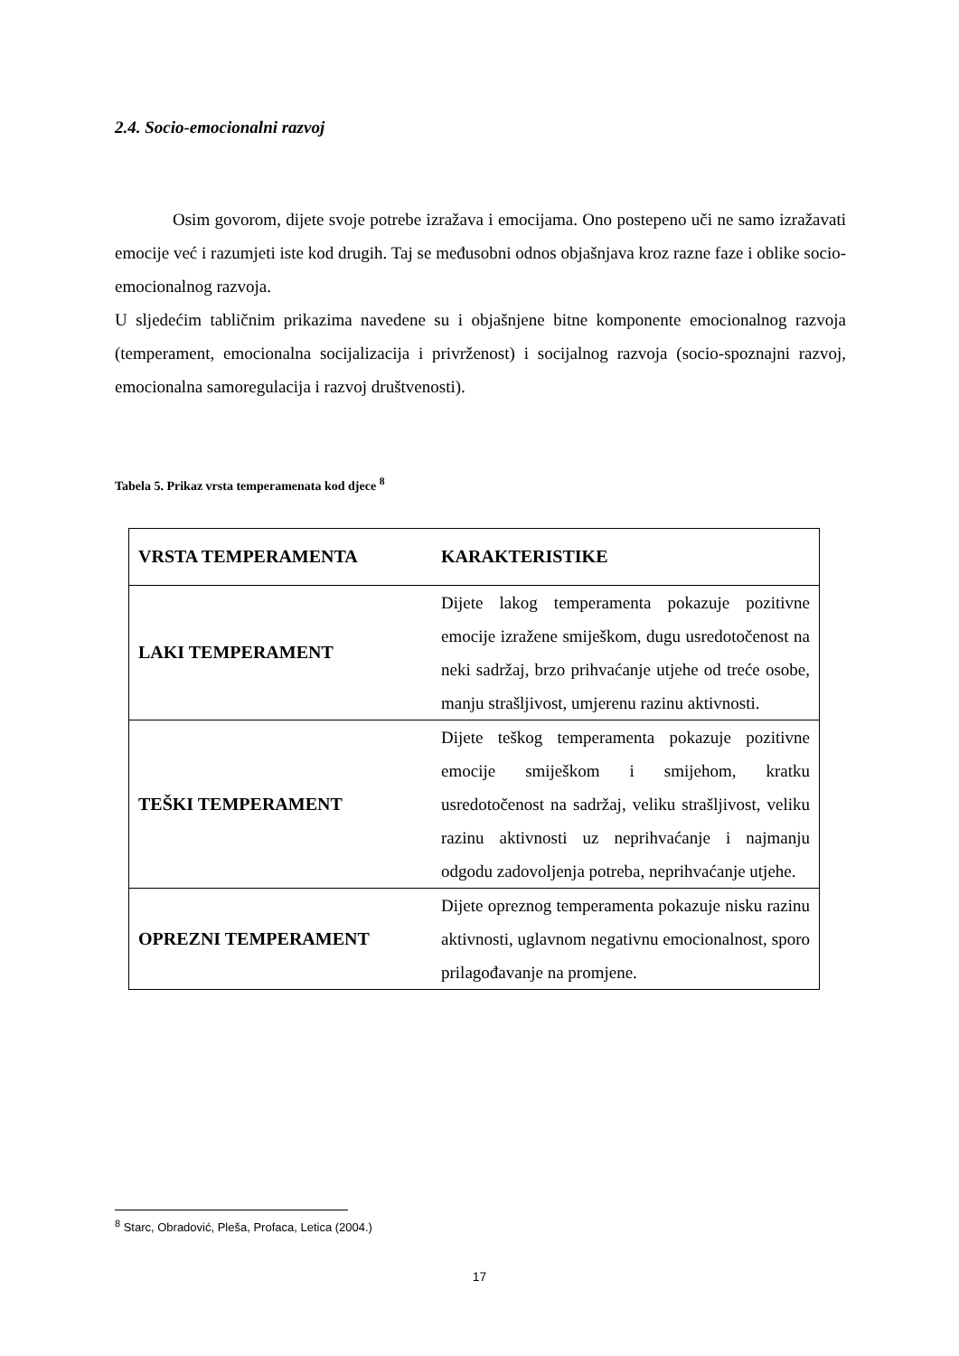2.4. Socio-emocionalni razvoj
Osim govorom, dijete svoje potrebe izražava i emocijama. Ono postepeno uči ne samo izražavati emocije već i razumjeti iste kod drugih. Taj se međusobni odnos objašnjava kroz razne faze i oblike socio-emocionalnog razvoja.
U sljedećim tabličnim prikazima navedene su i objašnjene bitne komponente emocionalnog razvoja (temperament, emocionalna socijalizacija i privrženost) i socijalnog razvoja (socio-spoznajni razvoj, emocionalna samoregulacija i razvoj društvenosti).
Tabela 5. Prikaz vrsta temperamenata kod djece <sup>8</sup>
| VRSTA TEMPERAMENTA | KARAKTERISTIKE |
| LAKI TEMPERAMENT | Dijete lakog temperamenta pokazuje pozitivne emocije izražene smiješkom, dugu usredotočenost na neki sadržaj, brzo prihvaćanje utjehe od treće osobe, manju strašljivost, umjerenu razinu aktivnosti. |
| TEŠKI TEMPERAMENT | Dijete teškog temperamenta pokazuje pozitivne emocije smiješkom i smijehom, kratku usredotočenost na sadržaj, veliku strašljivost, veliku razinu aktivnosti uz neprihvaćanje i najmanju odgodu zadovoljenja potreba, neprihvaćanje utjehe. |
| OPREZNI TEMPERAMENT | Dijete opreznog temperamenta pokazuje nisku razinu aktivnosti, uglavnom negativnu emocionalnost, sporo prilagođavanje na promjene. |
<sup>8</sup> Starc, Obradović, Pleša, Profaca, Letica (2004.)
17